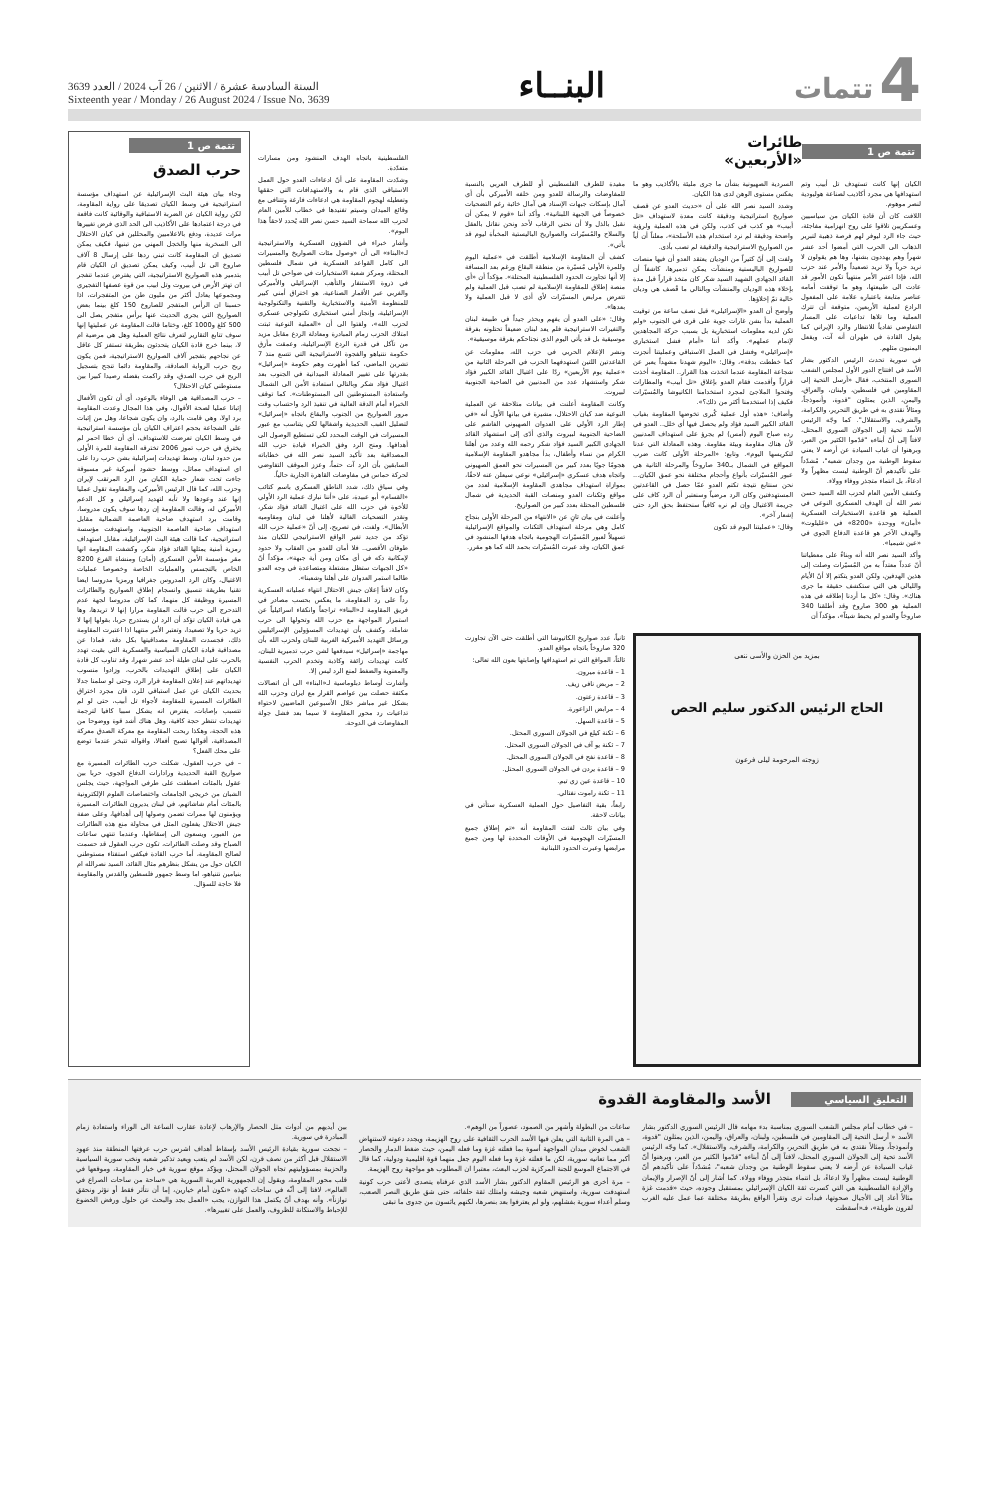4 تتمات
البنــاء
السنة السادسة عشرة / الاثنين / 26 آب 2024 / العدد 3639
Sixteenth year / Monday / 26 August 2024 / Issue No. 3639
تتمة ص 1
طائرات «الأربعين»
الكيان إنها كانت تستهدف تل أبيب وتم استهدافها هي مجرد أكاذيب لصناعة هوليودية لنصر موهوم.
اللافت كان أن قادة الكيان من سياسيين وعسكريين تلاقوا على روح انهزامية مفاجئة، حيث جاء الرد ليوفر لهم فرصة ذهبية لتبرير الذهاب الى الحرب التي أمضوا أحد عشر شهراً وهم يهددون بشنها، وها هم يقولون لا نريد حرباً ولا نريد تصعيداً والأمر عند حزب الله، فإذا اعتبر الأمر منتهياً تكون الأمور قد عادت الى طبيعتها، وهو ما توقفت أمامه عناصر متابعة باعتباره علامة على المفعول الرادع لعملية الأربعين، متوقعة أن تترك العملية وما تلاها تداعيات على المسار التفاوضي تفادياً للانتظار والرد الإيراني كما يقول القادة في طهران أنه آت، ويفعل اليمنيون مثلهم.
في سورية تحدث الرئيس الدكتور بشار الأسد في افتتاح الدور الأول لمجلس الشعب السوري المنتخب، فقال «أرسل التحية إلى المقاومين في فلسطين، ولبنان، والعراق، واليمن، الذين يمثلون "قدوة، وأنموذجاً، ومثالاً نقتدي به في طريق التحرير، والكرامة، والشرف، والاستقلال". كما وجّه الرئيس الأسد تحية إلى الجولان السوري المحتل، لافتاً إلى أنّ أبناءه "قدّموا الكثير من العبر، وبرهنوا أن غياب السيادة عن أرضه لا يعني سقوط الوطنية من وجدان شعبه"، مُشدّداً على تأكيدهم أنّ الوطنية ليست مظهراً ولا ادعاءً، بل انتماء متجذر ووفاء وولاء.
وكشف الأمين العام لحزب الله السيد حسن نصر الله أن الهدف العسكري النوعي في العملية هو قاعدة الاستخبارات العسكرية «أمان» ووحدة «8200» في «غليلوت» والهدف الآخر هو قاعدة الدفاع الجوي في «عين شيميا».
وأكد السيد نصر الله أنه وبناءً على معطياتنا أنّ عدداً معتداً به من المُسيّرات وصلت إلى هذين الهدفين، ولكن العدو يتكتم إلا أنّ الأيام والليالي هي التي ستكشف حقيقة ما جرى هناك». وقال: «كل ما أردنا إطلاقه في هذه العملية هو 300 صاروخ وقد أطلقنا 340 صاروخاً والعدو لم يحبط شيئاً»، مؤكداً أن
السردية الصهيونية بشأن ما جرى مليئة بالأكاذيب وهو ما يعكس مستوى الوهن لدى هذا الكيان.
وشدد السيد نصر الله على أن «حديث العدو عن قصف صواريخ استراتيجية ودقيقة كانت معدة لاستهداف «تل أبيب» هو كذب في كذب، ولكن في هذه العملية ولرؤية واضحة ودقيقة لم نرد استخدام هذه الأسلحة»، معلناً أن أياً من الصواريخ الاستراتيجية والدقيقة لم تصب بأذى.
ولفت إلى أنّ كثيراً من الوديان يعتقد العدو أن فيها منصات للصواريخ الباليستية ومنشآت يمكن تدميرها، كاشفاً أن القائد الجهادي الشهيد السيد شكر كان متخذ قراراً قبل مدة بإخلاء هذه الوديان والمنشآت وبالتالي ما قُصف هي وديان خالية تمّ إخلاؤها.
وأوضح أن العدو «الإسرائيلي» قبل نصف ساعة من توقيت العملية بدأ بشن غارات جوية على قرى في الجنوب «ولم تكن لديه معلومات استخبارية بل بسبب حركة المجاهدين لإتمام عملهم». وأكد أننا «أمام فشل استخباري «إسرائيلي» وفشل في العمل الاستباقي وعمليتنا أنجزت كما خططت بدقة»، وقال: «اليوم شهدنا مشهداً يعبر عن شجاعة المقاومة عندما اتخذت هذا القرار.. المقاومة أخذت قراراً وأقدمت فقام العدو بإغلاق «تل أبيب» والمطارات وفتحوا الملاجئ لمجرد استخدامنا الكاتيوشا والمُسيّرات فكيف إذا استخدمنا أكثر من ذلك؟».
وأضاف: «هذه أول عملية كُبرى تخوضها المقاومة بغياب القائد الكبير السيد فؤاد ولم يحصل فيها أي خلل.. العدو في رده صباح اليوم (أمس) لم يجرؤ على استهداف المدنيين لأن هناك مقاومة وبيئة مقاومة. وهذه المعادلة التي عدنا لتكريسها اليوم». وتابع: «المرحلة الأولى كانت ضرب المواقع في الشمال بـ340 صاروخاً والمرحلة الثانية هي عبور المُسيّرات بأنواع وأحجام مختلفة نحو عمق الكيان... نحن سنتابع نتيجة تكتم العدو عمّا حصل في القاعدتين المستهدفتين وكان الرد مرضياً وسنعتبر أن الرد كاف على جريمة الاغتيال وإن لم نره كافياً سنحتفظ بحق الرد حتى إشعار آخر».
وقال: «عمليتنا اليوم قد تكون
مفيدة للطرف الفلسطيني أو للطرف العربي بالنسبة للمفاوضات والرسالة للعدو ومن خلفه الأميركي بأن أي آمال بإسكات جبهات الإسناد هي آمال خائبة رغم التضحيات خصوصاً في الجبهة اللبنانية». وأكد أننا «قوم لا يمكن أن نقبل بالذل ولا أن نحني الرقاب لأحد ونحن نقاتل بالعقل والسلاح والمُسيّرات والصواريخ الباليستية المخبأة ليوم قد يأتي».
كشف أن المقاومة الإسلامية أطلقت في «عملية اليوم وللمرة الأولى مُسيّرة من منطقة البقاع ورغم بعد المسافة إلا أنها تجاوزت الحدود الفلسطينية المحتلة». مؤكداً أن «أي منصة إطلاق للمقاومة الإسلامية لم تصب قبل العملية ولم تتعرض مرابض المسيّرات لأي أذى لا قبل العملية ولا بعدها».
وقال: «على العدو أن يفهم ويحذر جيداً في طبيعة لبنان والتغيرات الاستراتيجية فلم يعد لبنان ضعيفاً تحتلونه بفرقة موسيقية بل قد يأتي اليوم الذي نجتاحكم بفرقة موسيقية».
ونشر الإعلام الحربي في حزب الله، معلومات عن القاعدتين اللتين استهدفهما الحزب في المرحلة الثانية من «عملية يوم الأربعين» ردًا على اغتيال القائد الكبير فؤاد شكر واستشهاد عدد من المدنيين في الضاحية الجنوبية لبيروت.
وكانت المقاومة أعلنت في بيانات متلاحقة عن العملية النوعية ضد كيان الاحتلال، مشيرة في بيانها الأول أنه «في إطار الرد الأولي على العدوان الصهيوني الغاشم على الضاحية الجنوبية لبيروت والذي أدّى إلى استشهاد القائد الجهادي الكبير السيد فؤاد شكر رحمه الله وعدد من أهلنا الكرام من نساء وأطفال، بدأ مجاهدو المقاومة الإسلامية هجومًا جويًا بعدد كبير من المسيرات نحو العمق الصهيوني واتجاه هدف عسكري «إسرائيلي» نوعي سيعلن عنه لاحقًا، بموازاة استهداف مجاهدي المقاومة الإسلامية لعدد من مواقع وثكنات العدو ومنصات القبة الحديدية في شمال فلسطين المحتلة بعدد كبير من الصواريخ.
وأعلنت في بيان ثانٍ عن «الانتهاء من المرحلة الأولى بنجاح كامل وهي مرحلة استهداف الثكنات والمواقع الإسرائيلية تسهيلاً لعبور المُسيّرات الهجومية باتجاه هدفها المنشود في عمق الكيان، وقد عبرت المُسيّرات بحمد الله كما هو مقرر.
بمزيد من الحزن والأسى ننعى
الحاج الرئيس الدكتور سليم الحص
زوجته المرحومة ليلى فرعون
ثانياً، عدد صواريخ الكاتيوشا التي أطلقت حتى الآن تجاوزت 320 صاروخاً باتجاه مواقع العدو.
ثالثاً، المواقع التي تم استهدافها وإصابتها بعون الله تعالى:
1 – قاعدة ميرون.
2 – مربض نافي زيف.
3 – قاعدة زعتون.
4 – مرابض الزاعورة.
5 – قاعدة السهل.
6 – ثكنة كيلع في الجولان السوري المحتل.
7 – ثكنة يو آف في الجولان السوري المحتل.
8 – قاعدة نفح في الجولان السوري المحتل.
9 – قاعدة يردن في الجولان السوري المحتل.
10 – قاعدة عين زي تيم.
11 – ثكنة راموت نفتالي.
رابعاً، بقية التفاصيل حول العملية العسكرية ستأتي في بيانات لاحقة.
وفي بيان ثالث لفتت المقاومة أنه «تم إطلاق جميع المسيّرات الهجومية في الأوقات المحددة لها ومن جميع مرابضها وعبرت الحدود اللبنانية
الفلسطينية باتجاه الهدف المنشود ومن مسارات متعدّدة.
وشدّدت المقاومة على أنّ ادعاءات العدو حول العمل الاستباقي الذي قام به والاستهدافات التي حققها وتعطيله لهجوم المقاومة هي ادعاءات فارغة وتتنافى مع وقائع الميدان وسيتم تفنيدها في خطاب للأمين العام لحزب الله سماحة السيد حسن نصر الله يُحدد لاحقاً هذا اليوم».
وأشار خبراء في الشؤون العسكرية والاستراتيجية لـ«البناء» الى أن «وصول مئات الصواريخ والمسيرات الى كامل القواعد العسكرية في شمال فلسطين المحتلة، ومركز شعبة الاستخبارات في ضواحي تل أبيب في ذروة الاستنفار والتأهب الإسرائيلي والأميركي والغربي عبر الأقمار الصناعية، هو اختراق أمني كبير للمنظومة الأمنية والاستخبارية والتقنية والتكنولوجية الإسرائيلية، وإنجاز أمني استخباري تكنولوجي عسكري لحزب الله»، ولفتوا الى أن «العملية النوعية ثبتت امتلاك الحزب زمام المبادرة ومعادلة الردع مقابل مزيد من تآكل في قدرة الردع الإسرائيلية، وعمقت مأزق حكومة نتنياهو والفجوة الاستراتيجية التي تتسع منذ 7 تشرين الماضي، كما أظهرت وهم حكومة «إسرائيل» بقدرتها على تغيير المعادلة الميدانية في الجنوب بعد اغتيال فؤاد شكر وبالتالي استعادة الأمن الى الشمال واستعادة المستوطنين الى المستوطنات». كما توقف الخبراء أمام الدقة العالية في تنفيذ الرد واحتساب وقت مرور الصواريخ من الجنوب والبقاع باتجاه «إسرائيل» لتضليل القبب الحديدية واشغالها لكي يتناسب مع عبور المسيرات في الوقت المحدد لكي تستطيع الوصول الى أهدافها. ومنح الرد وفق الخبراء قيادة حزب الله المصداقية بعد تأكيد السيد نصر الله في خطاباته السابقين بأن الرد آت حتماً، وعزز الموقف التفاوضي لحركة حماس في مفاوضات القاهرة الجارية حالياً.
وفي سياق ذلك، شدد الناطق العسكري باسم كتائب «القسام» أبو عبيدة، على «أننا نبارك عملية الرد الأولي للأخوة في حزب الله على اغتيال القائد فؤاد شكر، ونقدر التضحيات الغالية لأهلنا في لبنان ومقاوميه الأبطال». ولفت، في تصريح، إلى أنّ «عملية حزب الله تؤكد من جديد تغير الواقع الاستراتيجي للكيان منذ طوفان الأقصى.. فلا أمان للعدو من العقاب ولا حدود لإمكانية دكه في أي مكان ومن أية جبهة»، مؤكداً أنّ «كل الجبهات ستظل مشتعلة ومتصاعدة في وجه العدو طالما استمر العدوان على أهلنا وشعبنا».
وكان لافتاً إعلان جيش الاحتلال انتهاء عملياته العسكرية رداً على رد المقاومة، ما يعكس بحسب مصادر في فريق المقاومة لـ«البناء» تراجعاً وانكفاء اسرائيلياً عن استمرار المواجهة مع حزب الله وتحولها الى حرب شاملة، وكشف بأن تهديدات المسؤولين الإسرائيليين ورسائل التهديد الأميركية الغربية للبنان ولحزب الله بأن مهاجمة «إسرائيل» سيدفعها لشن حرب تدميرية للبنان، كانت تهديدات زائفة وكاذبة وتخدم الحرب النفسية والمعنوية والضغط لمنع الرد ليس إلا.
وأشارت أوساط دبلوماسية لـ«البناء» الى أن اتصالات مكثفة حصلت بين عواصم القرار مع ايران وحزب الله بشكل غير مباشر خلال الأسبوعين الماضيين لاحتواء تداعيات رد محور المقاومة لا سيما بعد فشل جولة المفاوضات في الدوحة.
تتمة ص 1
حرب الصدق
وجاء بيان هيئة البث الإسرائيلية عن استهداف مؤسسة استراتيجية في وسط الكيان تصديقا على رواية المقاومة، لكن رواية الكيان عن الضربة الاستباقية والوقائية كانت فاقعة في درجة اعتمادها على الأكاذيب الى الحد الذي فرض تغييرها مرات عديدة، ودفع بالاعلاميين والمحللين في كيان الاحتلال الى السخرية منها والخجل المهني من تبنيها، فكيف يمكن تصديق ان المقاومة كانت تبني ردها على إرسال 8 آلاف صاروخ الى تل أبيب، وكيف يمكن تصديق ان الكيان قام بتدمير هذه الصواريخ الاستراتيجية، التي يفترض عندما تنفجر ان تهتز الأرض في بيروت وتل ابيب من قوة عصفها التفجيري ومجموعها يعادل أكثر من مليون طن من المتفجرات، اذا حسبنا ان الرأس المتفجر للصاروخ 150 كلغ بينما بعض الصواريخ التي يجري الحديث عنها برأس متفجر يصل الى 500 كلغ و1000 كلغ، وختاما قالت المقاومة عن عمليتها إنها سوف تتابع التقارير لتعرف نتائج العملية وهل هي مرضية ام لا، بينما خرج قادة الكيان يتحدثون بطريقة تستفز كل عاقل عن نجاحهم بتفجير آلاف الصواريخ الاستراتيجية، فمن يكون ربح حرب الرواية الصادقة، والمقاومة دائما تنجح بتسجيل الربح في حرب الصدق، وقد راكمت بفضله رصيدا كبيرا بين مستوطني كيان الاحتلال؟
– حرب المصداقية هي الوفاء بالوعود، أي أن تكون الأفعال إثباتا عمليا لصحة الأقوال، وفي هذا المجال وعدت المقاومة برد اولا، وهي قامت بالرد، وان يكون شجاعا، وهل من إثبات على الشجاعة بحجم اعتراف الكيان بأن مؤسسة استراتيجية في وسط الكيان تعرضت للاستهداف، أي أن خطا احمر لم يخترق في حرب تموز 2006 تخترقه المقاومة للمرة الأولى من حدود لبنان، وسط تهديدات إسرائيلية بشن حرب ردا على اي استهداف مماثل، ووسط حشود أميركية غير مسبوقة جاءت تحت شعار حماية الكيان من الرد المرتقب لإيران وحزب الله، كما قال الرئيس الأميركي، والمقاومة تقول عمليا إنها عند وعودها ولا تأبه لتهديد إسرائيلي و كل الدعم الأميركي له، وقالت المقاومة إن ردها سوف يكون مدروسا، وقامت برد استهدف ضاحية العاصمة الشمالية مقابل استهداف ضاحية العاصمة الجنوبية، واستهدفت مؤسسة استراتيجية، كما قالت هيئة البث الإسرائيلية، مقابل استهداف رمزية أمنية يمثلها القائد فؤاد شكر، وكشفت المقاومة انها مقر مؤسسة الأمن العسكري (أمان) ومنشاة الفرع 8200 الخاص بالتجسس والعمليات الخاصة وخصوصا عمليات الاغتيال، وكان الرد المدروس جغرافيا ورمزيا مدروسا ايضا تقنيا بطريقة تنسيق وانسجام إطلاق الصواريخ والطائرات المسيرة ووظيفة كل منهما، كما كان مدروسا لجهة عدم التدحرج الى حرب قالت المقاومة مرارا إنها لا تريدها، وها هي قيادة الكيان تؤكد أن الرد لن يستدرج حربا، بقولها إنها لا تريد حربا ولا تصعيدا، وتعتبر الأمر منتهيا اذا اعتبرت المقاومة ذلك، فجسدت المقاومة مصداقيتها بكل دقة، فماذا عن مصداقية قيادة الكيان السياسية والعسكرية التي بقيت تهدد بالحرب على لبنان طيلة أحد عشر شهرا، وقد تناوب كل قادة الكيان على إطلاق التهديدات بالحرب، وزادوا منسوب تهديداتهم عند إعلان المقاومة قرار الرد، وحتى لو سلمنا جدلا بحديث الكيان عن عمل استباقي للرد، فان مجرد اختراق الطائرات المسيرة للمقاومة لأجواء تل أبيب، حتى لو لم تتسبب بإصابات، يفترض انه يشكل سببا كافيا لترجمة تهديدات تنتظر حجة كافية، وهل هناك أشد قوة ووضوحا من هذه الحجة، وهكذا ربحت المقاومة مع معركة الصدق معركة المصداقية، أقوالها تصبح أفعالا، واقواله تتبخر عندما توضع على محك الفعل؟
– في حرب العقول، شكلت حرب الطائرات المسيرة مع صواريخ القبة الحديدية ورادارات الدفاع الجوي، حربا بين عقول بالمئات اصطفت على طرفي المواجهة، حيث يجلس الشبان من خريجي الجامعات واختصاصات العلوم الإلكترونية بالمئات أمام شاشاتهم، في لبنان يديرون الطائرات المسيرة ويؤمنون لها ممرات تضمن وصولها إلى أهدافها، وعلى ضفة جيش الاحتلال يفعلون المثل في محاولة منع هذه الطائرات من العبور، ويسعون الى إسقاطها، وعندما تنتهي ساعات الصباح وقد وصلت الطائرات، تكون حرب العقول قد حسمت لصالح المقاومة، أما حرب القادة فيكفي استفتاء مستوطني الكيان حول من يشكل بنظرهم مثال القائد، السيد نصرالله ام بنيامين نتنياهو، اما وسط جمهور فلسطين والقدس والمقاومة فلا حاجة للسؤال.
التعليق السياسي
الأسد والمقاومة القدوة
– في خطاب أمام مجلس الشعب السوري بمناسبة بدء مهامه قال الرئيس السوري الدكتور بشار الأسد « أرسل التحية إلى المقاومين في فلسطين، ولبنان، والعراق، واليمن، الذين يمثلون "قدوة، وأنموذجاً، ومثالاً نقتدي به في طريق التحرير، والكرامة، والشرف، والاستقلال». كما وجّه الرئيس الأسد تحية إلى الجولان السوري المحتل، لافتاً إلى أنّ أبناءه "قدّموا الكثير من العبر، وبرهنوا أنّ غياب السيادة عن أرضه لا يعني سقوط الوطنية من وجدان شعبه"، مُشدّداً على تأكيدهم أنّ الوطنية ليست مظهراً ولا ادعاءً، بل انتماء متجذر ووفاء وولاء. كما أشار إلى أنّ الإصرار والإيمان والإرادة الفلسطينية هي التي كسرت ثقة الكيان الإسرائيلي بمستقبل وجوده، حيث «قدمت غزة مثالاً أعاد إلى الأجيال صحوتها، فبدأت ترى وتقرأ الواقع بطريقة مختلفة عما عمل عليه الغرب لقرون طويلة»، فـ«أسقطت
ساعات من البطولة وأشهر من الصمود، عصوراً من الوهم».
– هي المرة الثانية التي يعلن فيها الأسد الحرب الثقافية على روح الهزيمة، ويجدد دعوته لاستنهاض الشعب لخوض ميدان المواجهة أسوة بما فعلته غزة وما فعله اليمن، حيث ضغط الدمار والحصار أكبر مما تعانيه سورية، لكن ما فعلته غزة وما فعله اليوم جعل منهما قوة اقليمية ودولية، كما قال في الاجتماع الموسع للجنة المركزية لحزب البعث، معتبرا ان المطلوب هو مواجهة روح الهزيمة.
– مرة أخرى هو الرئيس المقاوم الدكتور بشار الأسد الذي عرفناه يتصدى لأعتى حرب كونية استهدفت سورية، واستنهض شعبه وجيشه وامتلك ثقة حلفائه، حتى شق طريق النصر الصعب، وسلم أعداء سورية بفشلهم، ولو لم يعترفوا بعد بنصرها، لكنهم يائسون من جدوى ما تبقى
بين أيديهم من أدوات مثل الحصار والإرهاب لإعادة عقارب الساعة الى الوراء واستعادة زمام المبادرة في سورية.
– نجحت سورية بقيادة الرئيس الأسد بإسقاط أهداف اشرس حرب عرفتها المنطقة منذ عهود الاستقلال قبل أكثر من نصف قرن، لكن الأسد لم يتعب ويعيد تذكير شعبه ونخب سورية السياسية والحزبية بمسؤوليتهم تجاه الجولان المحتل، ويؤكد موقع سورية في خيار المقاومة، وموقعها في قلب محور المقاومة، ويقول إن الجمهورية العربية السورية هي «ساحة من ساحات الصراع في العالم»، لافتا إلى أنّه في ساحات كهذه «نكون أمام خيارين، إما أن نتأثر فقط أو نؤثر ونحقق توازناً». وأنه بهدف أنّ يكتمل هذا التوازن، يجب «العمل بجد والبحث عن حلول ورفض الخضوع للإحباط والاستكانة للظروف، والعمل على تغييرها».